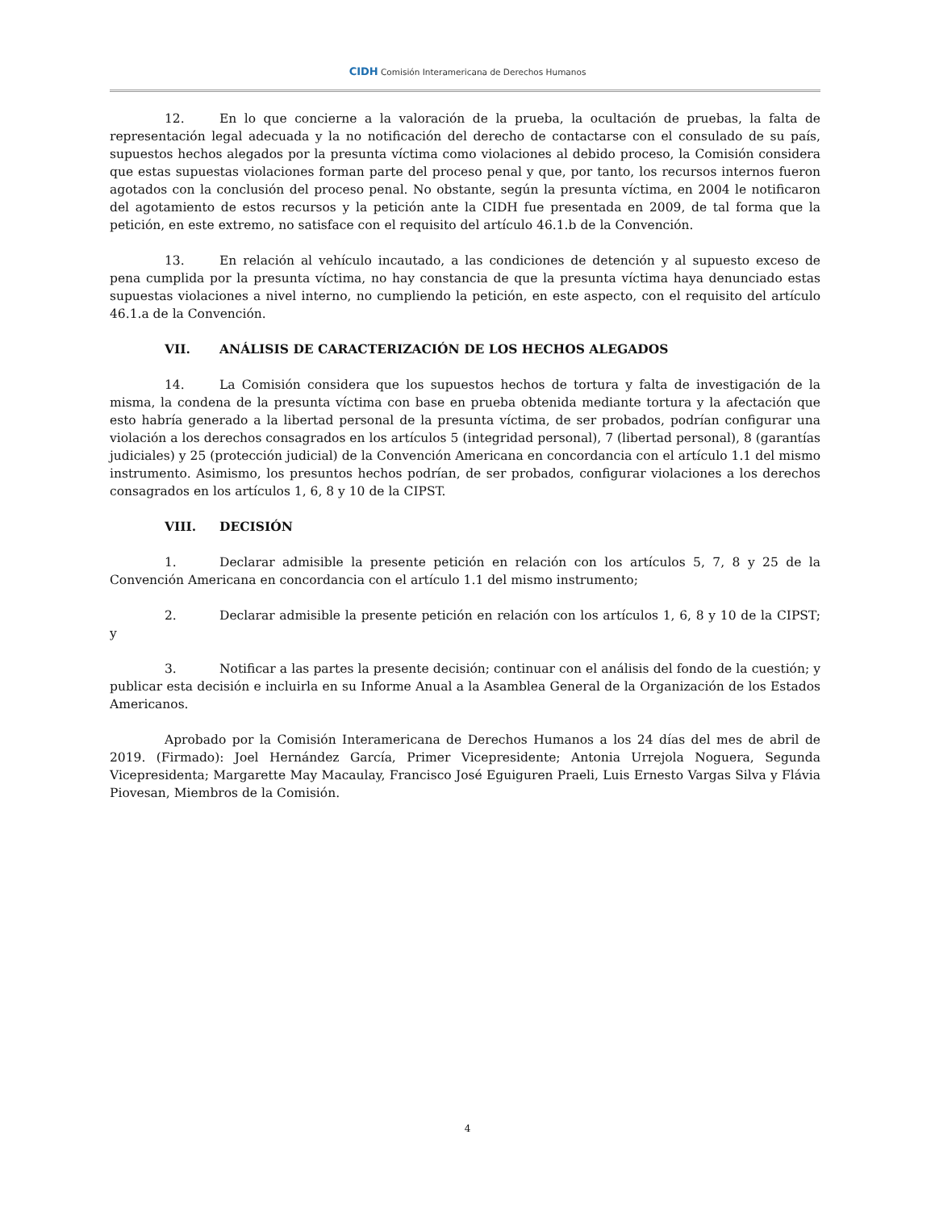CIDH Comisión Interamericana de Derechos Humanos
12. En lo que concierne a la valoración de la prueba, la ocultación de pruebas, la falta de representación legal adecuada y la no notificación del derecho de contactarse con el consulado de su país, supuestos hechos alegados por la presunta víctima como violaciones al debido proceso, la Comisión considera que estas supuestas violaciones forman parte del proceso penal y que, por tanto, los recursos internos fueron agotados con la conclusión del proceso penal. No obstante, según la presunta víctima, en 2004 le notificaron del agotamiento de estos recursos y la petición ante la CIDH fue presentada en 2009, de tal forma que la petición, en este extremo, no satisface con el requisito del artículo 46.1.b de la Convención.
13. En relación al vehículo incautado, a las condiciones de detención y al supuesto exceso de pena cumplida por la presunta víctima, no hay constancia de que la presunta víctima haya denunciado estas supuestas violaciones a nivel interno, no cumpliendo la petición, en este aspecto, con el requisito del artículo 46.1.a de la Convención.
VII. ANÁLISIS DE CARACTERIZACIÓN DE LOS HECHOS ALEGADOS
14. La Comisión considera que los supuestos hechos de tortura y falta de investigación de la misma, la condena de la presunta víctima con base en prueba obtenida mediante tortura y la afectación que esto habría generado a la libertad personal de la presunta víctima, de ser probados, podrían configurar una violación a los derechos consagrados en los artículos 5 (integridad personal), 7 (libertad personal), 8 (garantías judiciales) y 25 (protección judicial) de la Convención Americana en concordancia con el artículo 1.1 del mismo instrumento. Asimismo, los presuntos hechos podrían, de ser probados, configurar violaciones a los derechos consagrados en los artículos 1, 6, 8 y 10 de la CIPST.
VIII. DECISIÓN
1. Declarar admisible la presente petición en relación con los artículos 5, 7, 8 y 25 de la Convención Americana en concordancia con el artículo 1.1 del mismo instrumento;
2. Declarar admisible la presente petición en relación con los artículos 1, 6, 8 y 10 de la CIPST; y
3. Notificar a las partes la presente decisión; continuar con el análisis del fondo de la cuestión; y publicar esta decisión e incluirla en su Informe Anual a la Asamblea General de la Organización de los Estados Americanos.
Aprobado por la Comisión Interamericana de Derechos Humanos a los 24 días del mes de abril de 2019. (Firmado): Joel Hernández García, Primer Vicepresidente; Antonia Urrejola Noguera, Segunda Vicepresidenta; Margarette May Macaulay, Francisco José Eguiguren Praeli, Luis Ernesto Vargas Silva y Flávia Piovesan, Miembros de la Comisión.
4